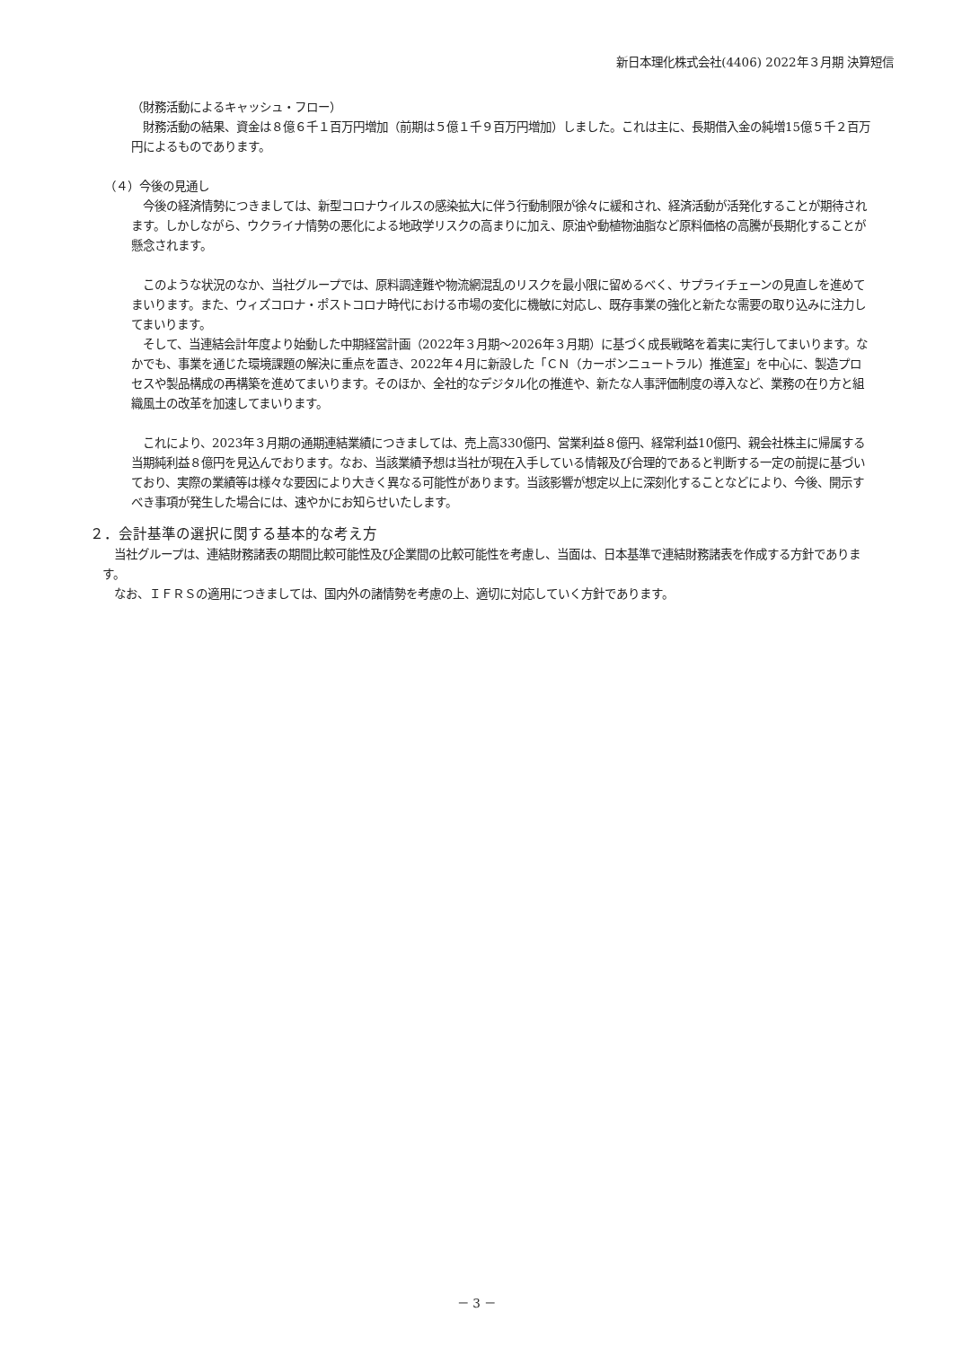新日本理化株式会社(4406) 2022年３月期 決算短信
（財務活動によるキャッシュ・フロー）
　財務活動の結果、資金は８億６千１百万円増加（前期は５億１千９百万円増加）しました。これは主に、長期借入金の純増15億５千２百万円によるものであります。
（４）今後の見通し
　今後の経済情勢につきましては、新型コロナウイルスの感染拡大に伴う行動制限が徐々に緩和され、経済活動が活発化することが期待されます。しかしながら、ウクライナ情勢の悪化による地政学リスクの高まりに加え、原油や動植物油脂など原料価格の高騰が長期化することが懸念されます。
　このような状況のなか、当社グループでは、原料調達難や物流網混乱のリスクを最小限に留めるべく、サプライチェーンの見直しを進めてまいります。また、ウィズコロナ・ポストコロナ時代における市場の変化に機敏に対応し、既存事業の強化と新たな需要の取り込みに注力してまいります。
　そして、当連結会計年度より始動した中期経営計画（2022年３月期～2026年３月期）に基づく成長戦略を着実に実行してまいります。なかでも、事業を通じた環境課題の解決に重点を置き、2022年４月に新設した「ＣＮ（カーボンニュートラル）推進室」を中心に、製造プロセスや製品構成の再構築を進めてまいります。そのほか、全社的なデジタル化の推進や、新たな人事評価制度の導入など、業務の在り方と組織風土の改革を加速してまいります。
　これにより、2023年３月期の通期連結業績につきましては、売上高330億円、営業利益８億円、経常利益10億円、親会社株主に帰属する当期純利益８億円を見込んでおります。なお、当該業績予想は当社が現在入手している情報及び合理的であると判断する一定の前提に基づいており、実際の業績等は様々な要因により大きく異なる可能性があります。当該影響が想定以上に深刻化することなどにより、今後、開示すべき事項が発生した場合には、速やかにお知らせいたします。
２．会計基準の選択に関する基本的な考え方
　当社グループは、連結財務諸表の期間比較可能性及び企業間の比較可能性を考慮し、当面は、日本基準で連結財務諸表を作成する方針であります。
　なお、ＩＦＲＳの適用につきましては、国内外の諸情勢を考慮の上、適切に対応していく方針であります。
－ 3 －